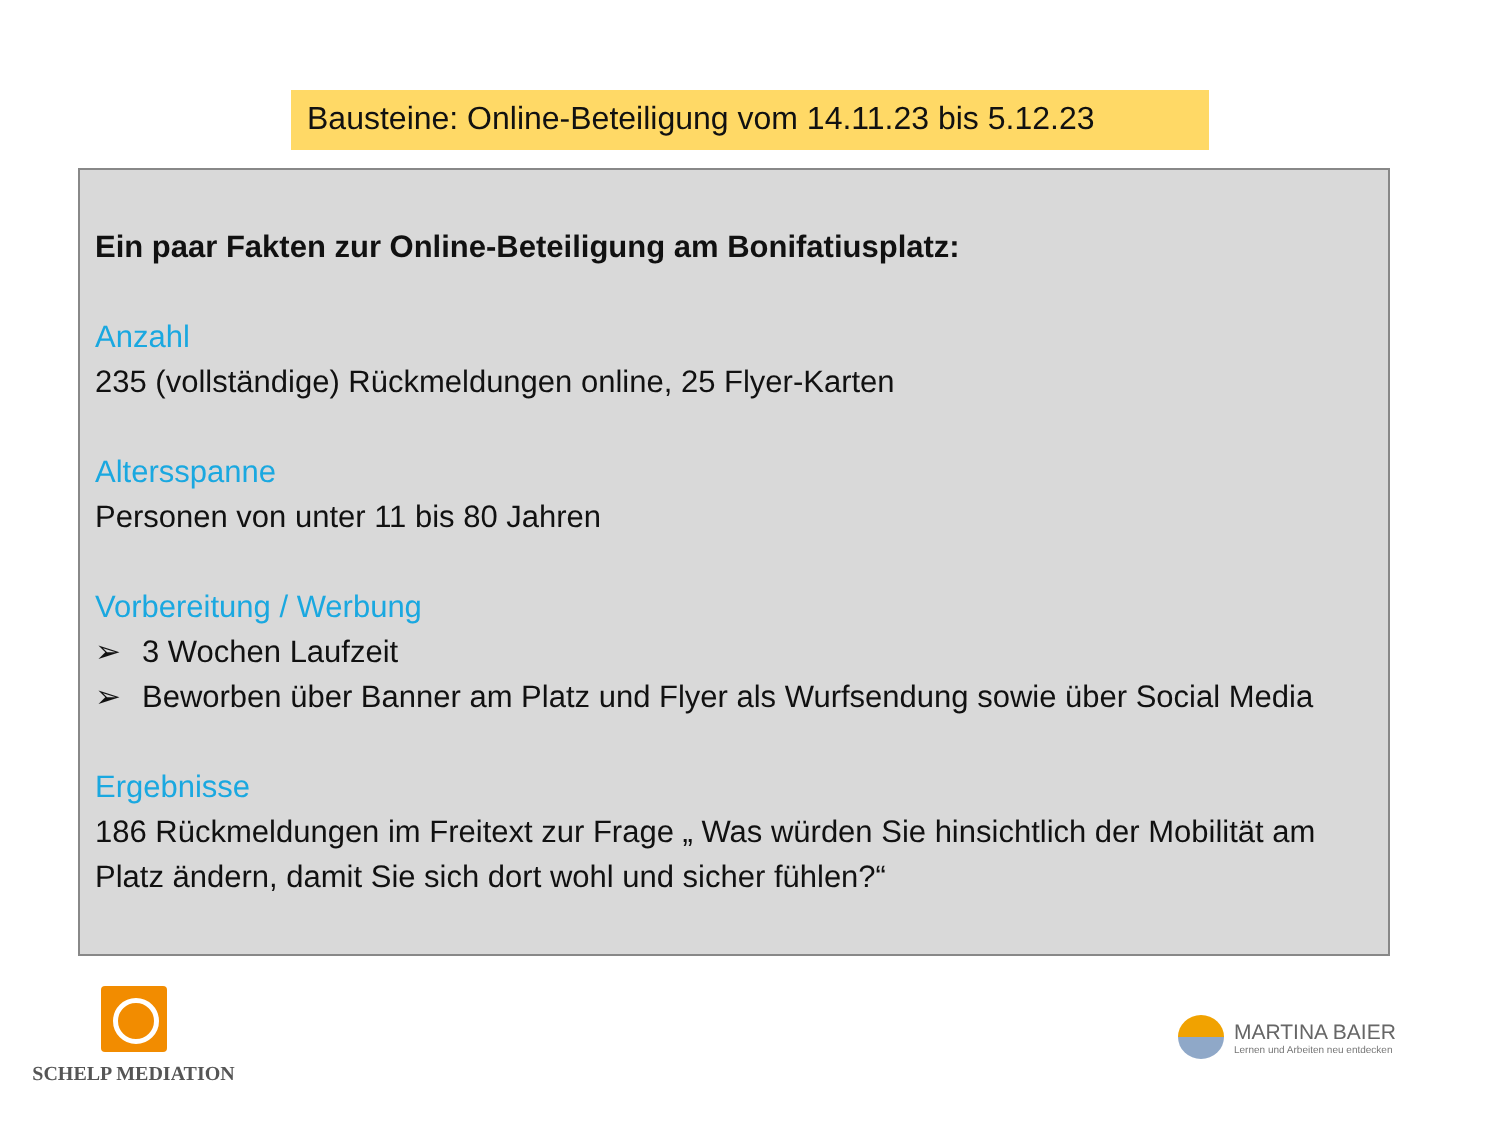Bausteine: Online-Beteiligung vom 14.11.23 bis 5.12.23
Ein paar Fakten zur Online-Beteiligung am Bonifatiusplatz:
Anzahl
235 (vollständige) Rückmeldungen online, 25 Flyer-Karten
Altersspanne
Personen von unter 11 bis 80 Jahren
Vorbereitung / Werbung
➢ 3 Wochen Laufzeit
➢ Beworben über Banner am Platz und Flyer als Wurfsendung sowie über Social Media
Ergebnisse
186 Rückmeldungen im Freitext zur Frage „ Was würden Sie hinsichtlich der Mobilität am Platz ändern, damit Sie sich dort wohl und sicher fühlen?“
SCHELP MEDIATION
MARTINA BAIER
Lernen und Arbeiten neu entdecken